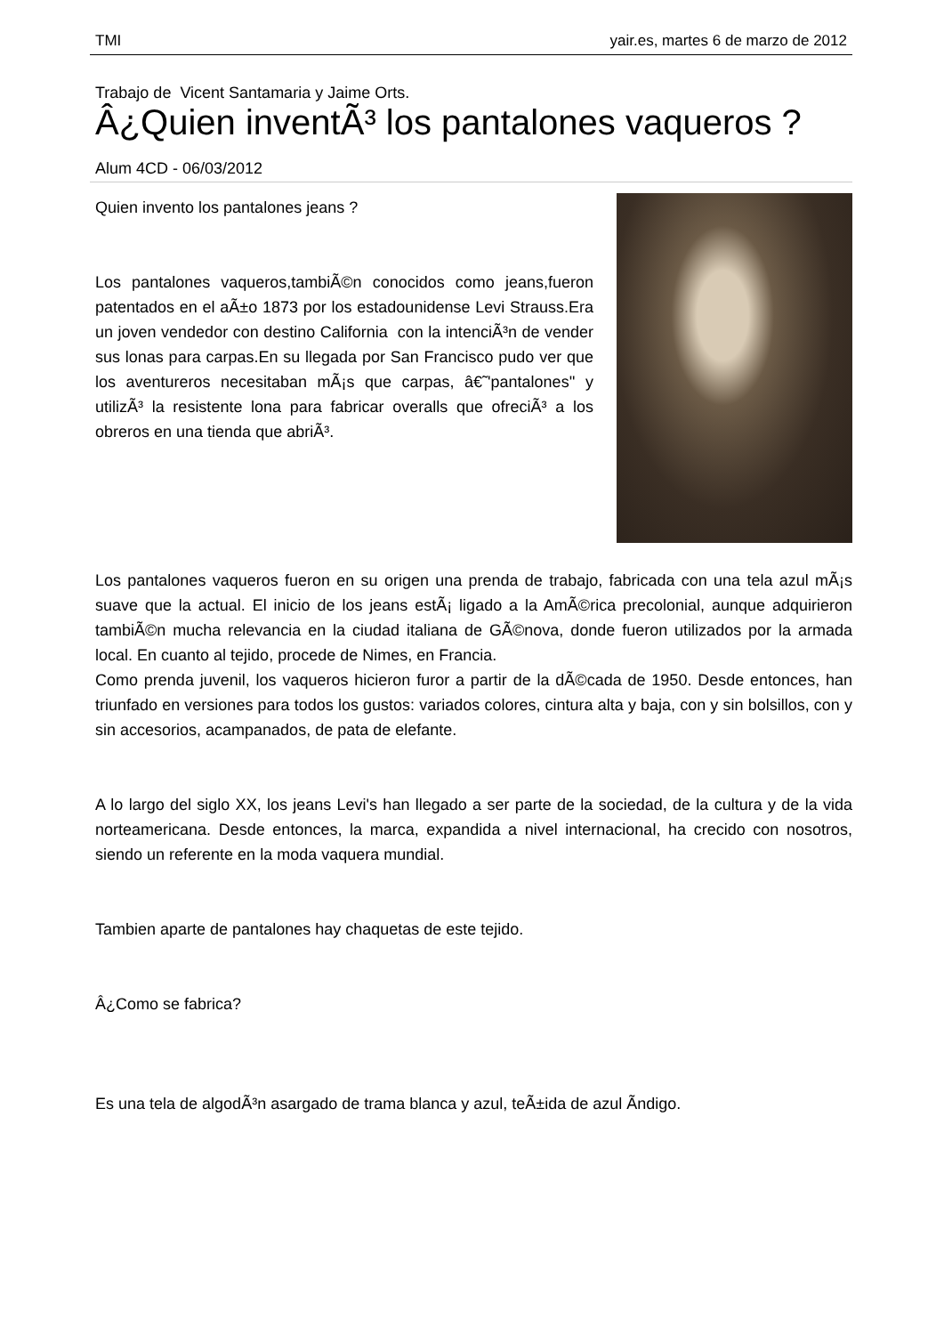TMI yair.es, martes 6 de marzo de 2012
Trabajo de Vicent Santamaria y Jaime Orts.
Â¿Quien inventÃ³ los pantalones vaqueros ?
Alum 4CD - 06/03/2012
Quien invento los pantalones jeans ?
Los pantalones vaqueros,tambiÃ©n conocidos como jeans,fueron patentados en el aÃ±o 1873 por los estadounidense Levi Strauss.Era un joven vendedor con destino California con la intenciÃ³n de vender sus lonas para carpas.En su llegada por San Francisco pudo ver que los aventureros necesitaban mÃ¡s que carpas, â€˜'pantalones'' y utilizÃ³ la resistente lona para fabricar overalls que ofreciÃ³ a los obreros en una tienda que abriÃ³.
Los pantalones vaqueros fueron en su origen una prenda de trabajo, fabricada con una tela azul mÃ¡s suave que la actual. El inicio de los jeans estÃ¡ ligado a la AmÃ©rica precolonial, aunque adquirieron tambiÃ©n mucha relevancia en la ciudad italiana de GÃ©nova, donde fueron utilizados por la armada local. En cuanto al tejido, procede de Nimes, en Francia.
Como prenda juvenil, los vaqueros hicieron furor a partir de la dÃ©cada de 1950. Desde entonces, han triunfado en versiones para todos los gustos: variados colores, cintura alta y baja, con y sin bolsillos, con y sin accesorios, acampanados, de pata de elefante.
A lo largo del siglo XX, los jeans Levi's han llegado a ser parte de la sociedad, de la cultura y de la vida norteamericana. Desde entonces, la marca, expandida a nivel internacional, ha crecido con nosotros, siendo un referente en la moda vaquera mundial.
Tambien aparte de pantalones hay chaquetas de este tejido.
Â¿Como se fabrica?
Es una tela de algodÃ³n asargado de trama blanca y azul, teÃ±ida de azul Ã­ndigo.